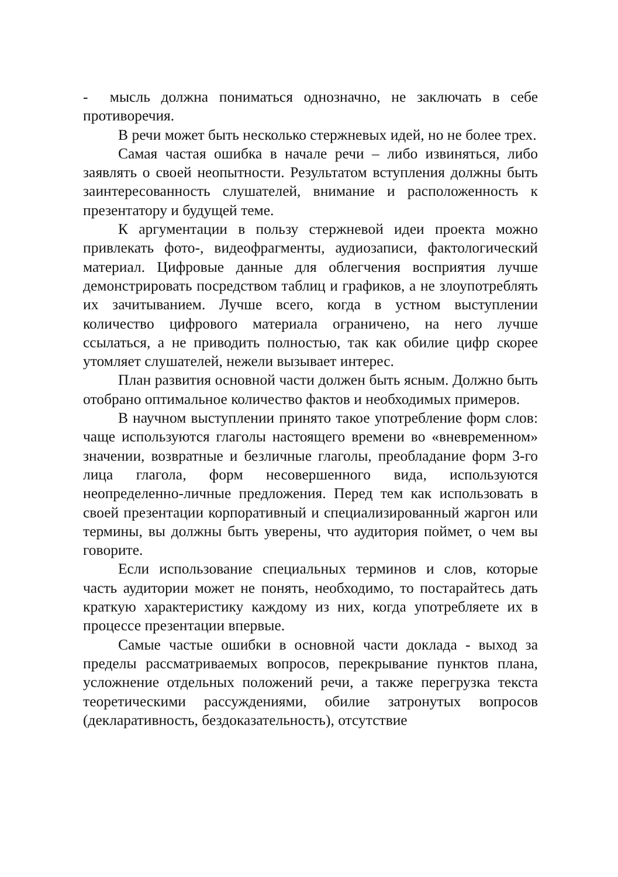- мысль должна пониматься однозначно, не заключать в себе противоречия.
В речи может быть несколько стержневых идей, но не более трех.
Самая частая ошибка в начале речи – либо извиняться, либо заявлять о своей неопытности. Результатом вступления должны быть заинтересованность слушателей, внимание и расположенность к презентатору и будущей теме.
К аргументации в пользу стержневой идеи проекта можно привлекать фото-, видеофрагменты, аудиозаписи, фактологический материал. Цифровые данные для облегчения восприятия лучше демонстрировать посредством таблиц и графиков, а не злоупотреблять их зачитыванием. Лучше всего, когда в устном выступлении количество цифрового материала ограничено, на него лучше ссылаться, а не приводить полностью, так как обилие цифр скорее утомляет слушателей, нежели вызывает интерес.
План развития основной части должен быть ясным. Должно быть отобрано оптимальное количество фактов и необходимых примеров.
В научном выступлении принято такое употребление форм слов: чаще используются глаголы настоящего времени во «вневременном» значении, возвратные и безличные глаголы, преобладание форм 3-го лица глагола, форм несовершенного вида, используются неопределенно-личные предложения. Перед тем как использовать в своей презентации корпоративный и специализированный жаргон или термины, вы должны быть уверены, что аудитория поймет, о чем вы говорите.
Если использование специальных терминов и слов, которые часть аудитории может не понять, необходимо, то постарайтесь дать краткую характеристику каждому из них, когда употребляете их в процессе презентации впервые.
Самые частые ошибки в основной части доклада - выход за пределы рассматриваемых вопросов, перекрывание пунктов плана, усложнение отдельных положений речи, а также перегрузка текста теоретическими рассуждениями, обилие затронутых вопросов (декларативность, бездоказательность), отсутствие